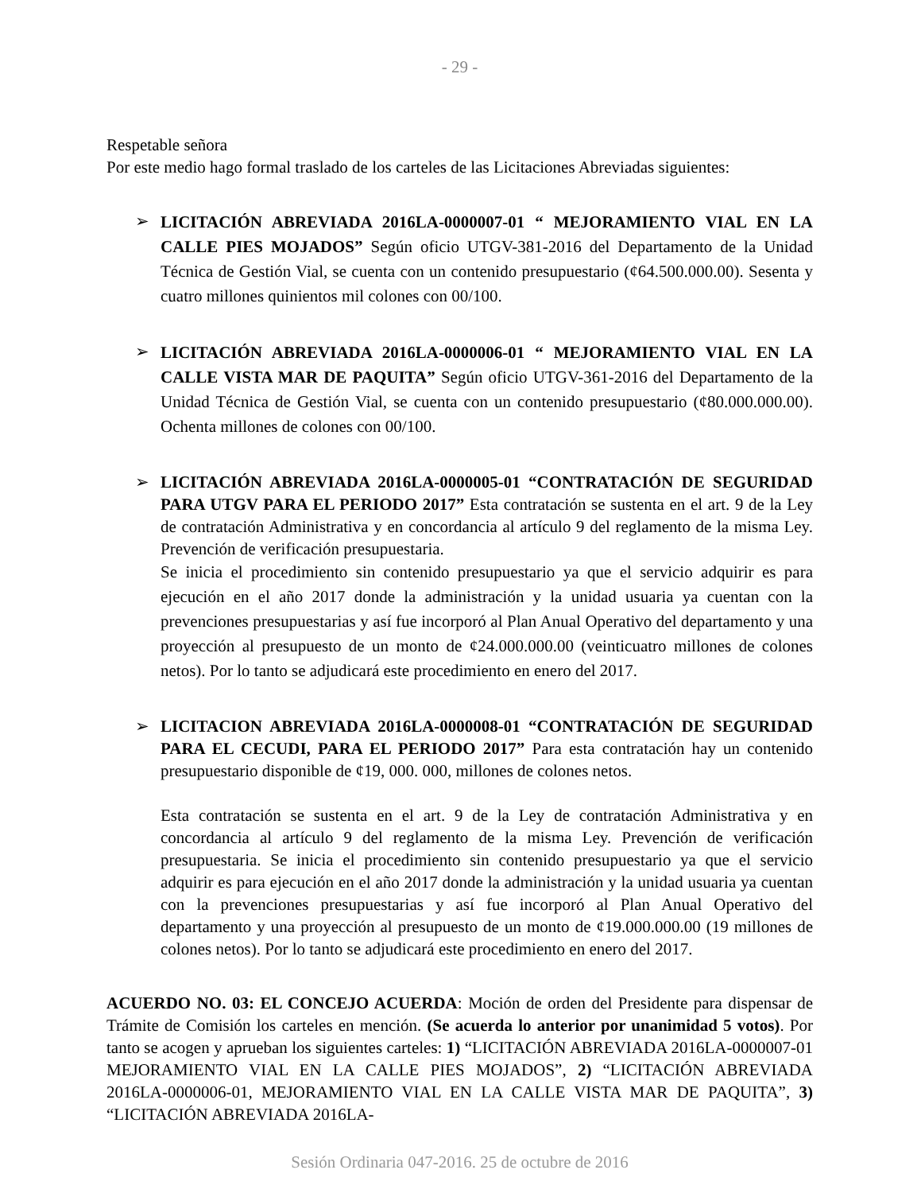- 29 -
Respetable señora
Por este medio hago formal traslado de los carteles de las Licitaciones Abreviadas siguientes:
➢
LICITACIÓN ABREVIADA 2016LA-0000007-01 “ MEJORAMIENTO VIAL EN LA CALLE PIES MOJADOS” Según oficio UTGV-381-2016 del Departamento de la Unidad Técnica de Gestión Vial, se cuenta con un contenido presupuestario (¢64.500.000.00). Sesenta y cuatro millones quinientos mil colones con 00/100.
➢
LICITACIÓN ABREVIADA 2016LA-0000006-01 “ MEJORAMIENTO VIAL EN LA CALLE VISTA MAR DE PAQUITA” Según oficio UTGV-361-2016 del Departamento de la Unidad Técnica de Gestión Vial, se cuenta con un contenido presupuestario (¢80.000.000.00). Ochenta millones de colones con 00/100.
➢ LICITACIÓN ABREVIADA 2016LA-0000005-01 “CONTRATACIÓN DE SEGURIDAD PARA UTGV PARA EL PERIODO 2017” Esta contratación se sustenta en el art. 9 de la Ley de contratación Administrativa y en concordancia al artículo 9 del reglamento de la misma Ley. Prevención de verificación presupuestaria.
Se inicia el procedimiento sin contenido presupuestario ya que el servicio adquirir es para ejecución en el año 2017 donde la administración y la unidad usuaria ya cuentan con la prevenciones presupuestarias y así fue incorporó al Plan Anual Operativo del departamento y una proyección al presupuesto de un monto de ¢24.000.000.00 (veinticuatro millones de colones netos). Por lo tanto se adjudicará este procedimiento en enero del 2017.
➢ LICITACION ABREVIADA 2016LA-0000008-01 “CONTRATACIÓN DE SEGURIDAD PARA EL CECUDI, PARA EL PERIODO 2017” Para esta contratación hay un contenido presupuestario disponible de ¢19, 000. 000, millones de colones netos.
Esta contratación se sustenta en el art. 9 de la Ley de contratación Administrativa y en concordancia al artículo 9 del reglamento de la misma Ley. Prevención de verificación presupuestaria. Se inicia el procedimiento sin contenido presupuestario ya que el servicio adquirir es para ejecución en el año 2017 donde la administración y la unidad usuaria ya cuentan con la prevenciones presupuestarias y así fue incorporó al Plan Anual Operativo del departamento y una proyección al presupuesto de un monto de ¢19.000.000.00 (19 millones de colones netos). Por lo tanto se adjudicará este procedimiento en enero del 2017.
ACUERDO NO. 03: EL CONCEJO ACUERDA: Moción de orden del Presidente para dispensar de Trámite de Comisión los carteles en mención. (Se acuerda lo anterior por unanimidad 5 votos). Por tanto se acogen y aprueban los siguientes carteles: 1) “LICITACIÓN ABREVIADA 2016LA-0000007-01 MEJORAMIENTO VIAL EN LA CALLE PIES MOJADOS”, 2) “LICITACIÓN ABREVIADA 2016LA-0000006-01, MEJORAMIENTO VIAL EN LA CALLE VISTA MAR DE PAQUITA”, 3) “LICITACIÓN ABREVIADA 2016LA-
Sesión Ordinaria 047-2016. 25 de octubre de 2016